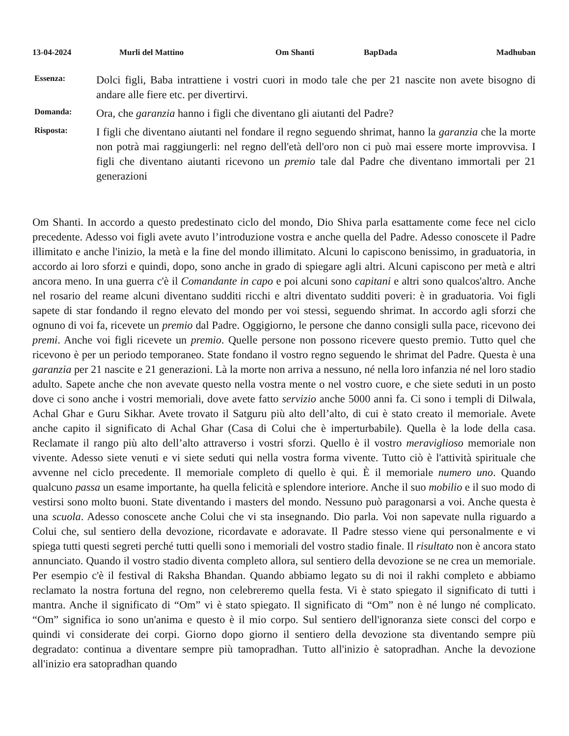13-04-2024 Murli del Mattino Om Shanti BapDada Madhuban
Essenza:
Dolci figli, Baba intrattiene i vostri cuori in modo tale che per 21 nascite non avete bisogno di andare alle fiere etc. per divertirvi.
Domanda:
Ora, che garanzia hanno i figli che diventano gli aiutanti del Padre?
Risposta:
I figli che diventano aiutanti nel fondare il regno seguendo shrimat, hanno la garanzia che la morte non potrà mai raggiungerli: nel regno dell'età dell'oro non ci può mai essere morte improvvisa. I figli che diventano aiutanti ricevono un premio tale dal Padre che diventano immortali per 21 generazioni
Om Shanti. In accordo a questo predestinato ciclo del mondo, Dio Shiva parla esattamente come fece nel ciclo precedente. Adesso voi figli avete avuto l’introduzione vostra e anche quella del Padre. Adesso conoscete il Padre illimitato e anche l'inizio, la metà e la fine del mondo illimitato. Alcuni lo capiscono benissimo, in graduatoria, in accordo ai loro sforzi e quindi, dopo, sono anche in grado di spiegare agli altri. Alcuni capiscono per metà e altri ancora meno. In una guerra c'è il Comandante in capo e poi alcuni sono capitani e altri sono qualcos'altro. Anche nel rosario del reame alcuni diventano sudditi ricchi e altri diventato sudditi poveri: è in graduatoria. Voi figli sapete di star fondando il regno elevato del mondo per voi stessi, seguendo shrimat. In accordo agli sforzi che ognuno di voi fa, ricevete un premio dal Padre. Oggigiorno, le persone che danno consigli sulla pace, ricevono dei premi. Anche voi figli ricevete un premio. Quelle persone non possono ricevere questo premio. Tutto quel che ricevono è per un periodo temporaneo. State fondano il vostro regno seguendo le shrimat del Padre. Questa è una garanzia per 21 nascite e 21 generazioni. Là la morte non arriva a nessuno, né nella loro infanzia né nel loro stadio adulto. Sapete anche che non avevate questo nella vostra mente o nel vostro cuore, e che siete seduti in un posto dove ci sono anche i vostri memoriali, dove avete fatto servizio anche 5000 anni fa. Ci sono i templi di Dilwala, Achal Ghar e Guru Sikhar. Avete trovato il Satguru più alto dell’alto, di cui è stato creato il memoriale. Avete anche capito il significato di Achal Ghar (Casa di Colui che è imperturbabile). Quella è la lode della casa. Reclamate il rango più alto dell’alto attraverso i vostri sforzi. Quello è il vostro meraviglioso memoriale non vivente. Adesso siete venuti e vi siete seduti qui nella vostra forma vivente. Tutto ciò è l'attività spirituale che avvenne nel ciclo precedente. Il memoriale completo di quello è qui. È il memoriale numero uno. Quando qualcuno passa un esame importante, ha quella felicità e splendore interiore. Anche il suo mobilio e il suo modo di vestirsi sono molto buoni. State diventando i masters del mondo. Nessuno può paragonarsi a voi. Anche questa è una scuola. Adesso conoscete anche Colui che vi sta insegnando. Dio parla. Voi non sapevate nulla riguardo a Colui che, sul sentiero della devozione, ricordavate e adoravate. Il Padre stesso viene qui personalmente e vi spiega tutti questi segreti perché tutti quelli sono i memoriali del vostro stadio finale. Il risultato non è ancora stato annunciato. Quando il vostro stadio diventa completo allora, sul sentiero della devozione se ne crea un memoriale. Per esempio c'è il festival di Raksha Bhandan. Quando abbiamo legato su di noi il rakhi completo e abbiamo reclamato la nostra fortuna del regno, non celebreremo quella festa. Vi è stato spiegato il significato di tutti i mantra. Anche il significato di “Om” vi è stato spiegato. Il significato di “Om” non è né lungo né complicato. “Om” significa io sono un'anima e questo è il mio corpo. Sul sentiero dell'ignoranza siete consci del corpo e quindi vi considerate dei corpi. Giorno dopo giorno il sentiero della devozione sta diventando sempre più degradato: continua a diventare sempre più tamopradhan. Tutto all'inizio è satopradhan. Anche la devozione all'inizio era satopradhan quando